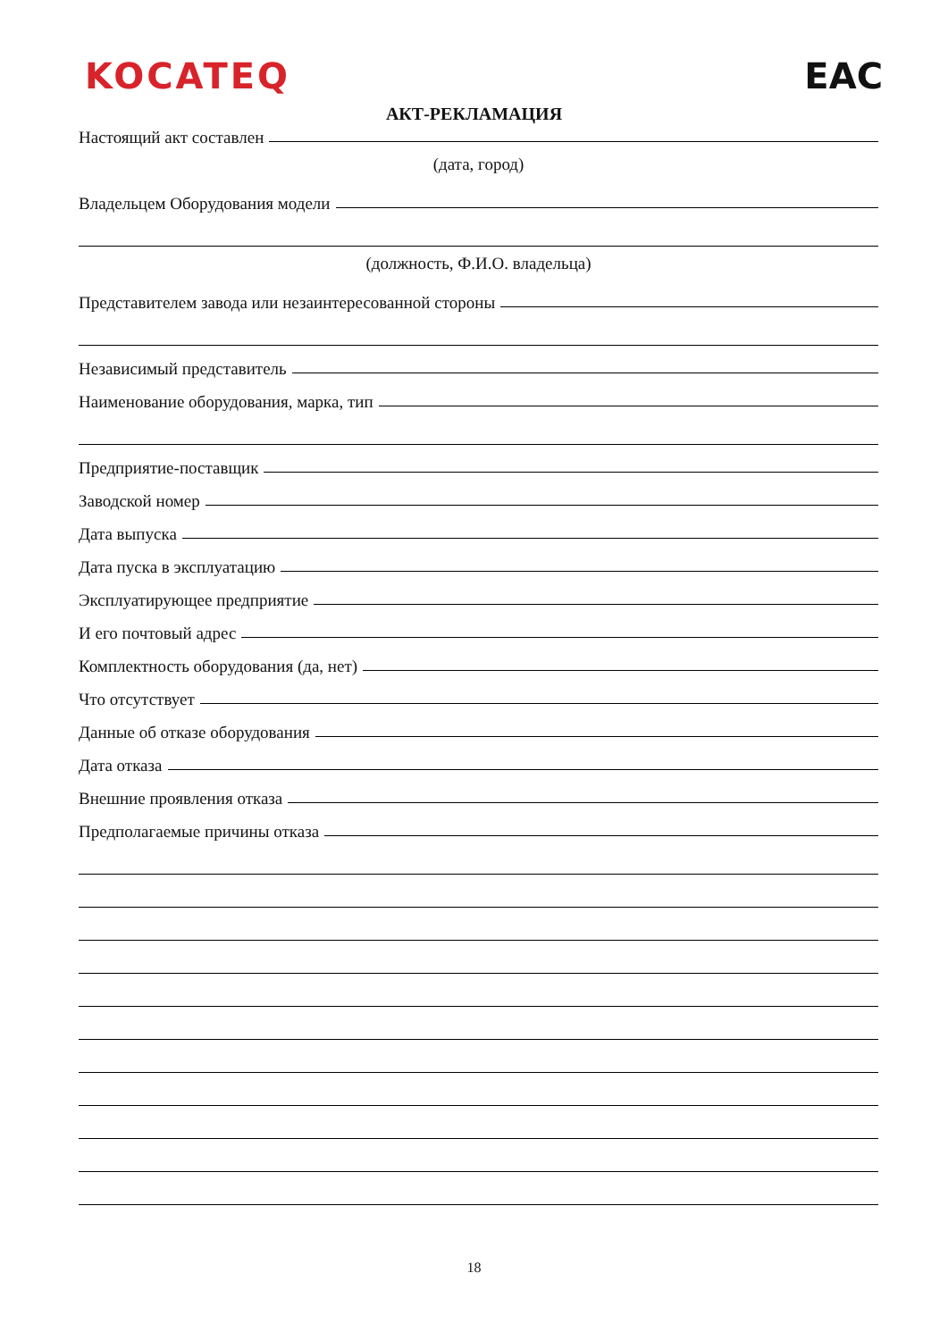KOCATEQ EAC
АКТ-РЕКЛАМАЦИЯ
Настоящий акт составлен
(дата, город)
Владельцем Оборудования модели
(должность, Ф.И.О. владельца)
Представителем завода или незаинтересованной стороны
Независимый представитель
Наименование оборудования, марка, тип
Предприятие-поставщик
Заводской номер
Дата выпуска
Дата пуска в эксплуатацию
Эксплуатирующее предприятие
И его почтовый адрес
Комплектность оборудования (да, нет)
Что отсутствует
Данные об отказе оборудования
Дата отказа
Внешние проявления отказа
Предполагаемые причины отказа
18